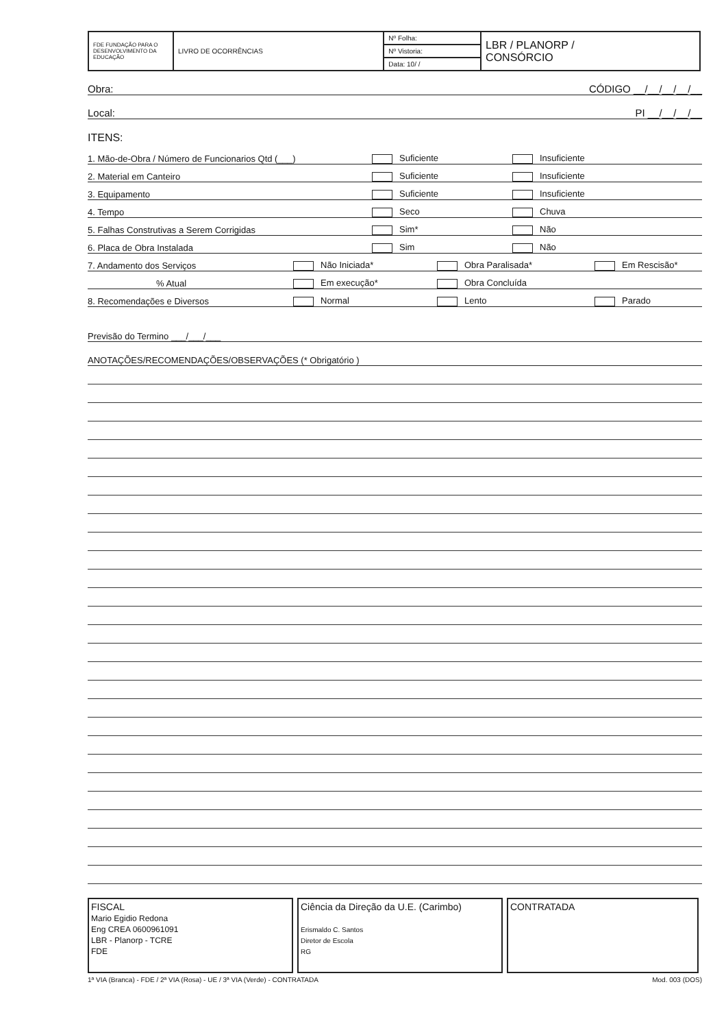| FDE FUNDAÇÃO PARA O DESENVOLVIMENTO DA EDUCAÇÃO | LIVRO DE OCORRÊNCIAS | Nº Folha: | LBR / PLANORP / CONSÓRCIO |
| | | Nº Vistoria: | |
| | | Data: 10/ / | |
Obra: CÓDIGO __/__/__/__/__
Local: PI __/__/__/__
ITENS:
1. Mão-de-Obra / Número de Funcionarios Qtd (___) Suficiente Insuficiente
2. Material em Canteiro Suficiente Insuficiente
3. Equipamento Suficiente Insuficiente
4. Tempo Seco Chuva
5. Falhas Construtivas a Serem Corrigidas Sim* Não
6. Placa de Obra Instalada Sim Não
7. Andamento dos Serviços Não Iniciada* Obra Paralisada* Em Rescisão*
% Atual Em execução* Obra Concluída
8. Recomendações e Diversos Normal Lento Parado
Previsão do Termino ___/___/___
ANOTAÇÕES/RECOMENDAÇÕES/OBSERVAÇÕES (* Obrigatório )
FISCAL
Mario Egidio Redona
Eng CREA 0600961091
LBR - Planorp - TCRE
FDE
Ciência da Direção da U.E. (Carimbo)
Erismaldo C. Santos
Diretor de Escola
RG
CONTRATADA
1ª VIA (Branca) - FDE / 2ª VIA (Rosa) - UE / 3ª VIA (Verde) - CONTRATADA Mod. 003 (DOS)